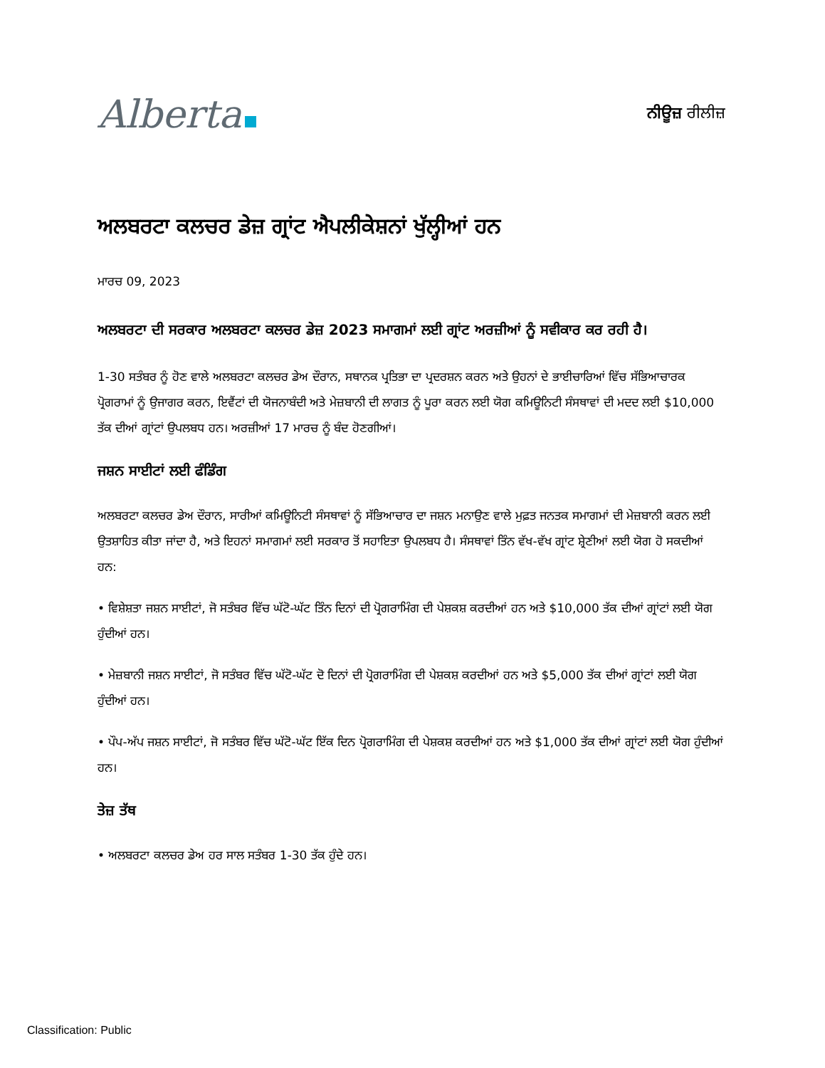Alberta
ਨੀਊਜ਼ ਰੀਲੀਜ਼
ਅਲਬਰਟਾ ਕਲਚਰ ਡੇਜ਼ ਗ੍ਰਾਂਟ ਐਪਲੀਕੇਸ਼ਨਾਂ ਖੁੱਲ੍ਹੀਆਂ ਹਨ
ਮਾਰਚ 09, 2023
ਅਲਬਰਟਾ ਦੀ ਸਰਕਾਰ ਅਲਬਰਟਾ ਕਲਚਰ ਡੇਜ਼ 2023 ਸਮਾਗਮਾਂ ਲਈ ਗ੍ਰਾਂਟ ਅਰਜ਼ੀਆਂ ਨੂੰ ਸਵੀਕਾਰ ਕਰ ਰਹੀ ਹੈ।
1-30 ਸਤੰਬਰ ਨੂੰ ਹੋਣ ਵਾਲੇ ਅਲਬਰਟਾ ਕਲਚਰ ਡੇਅ ਦੌਰਾਨ, ਸਥਾਨਕ ਪ੍ਰਤਿਭਾ ਦਾ ਪ੍ਰਦਰਸ਼ਨ ਕਰਨ ਅਤੇ ਉਹਨਾਂ ਦੇ ਭਾਈਚਾਰਿਆਂ ਵਿੱਚ ਸੱਭਿਆਚਾਰਕ ਪ੍ਰੋਗਰਾਮਾਂ ਨੂੰ ਉਜਾਗਰ ਕਰਨ, ਇਵੈਂਟਾਂ ਦੀ ਯੋਜਨਾਬੰਦੀ ਅਤੇ ਮੇਜ਼ਬਾਨੀ ਦੀ ਲਾਗਤ ਨੂੰ ਪੂਰਾ ਕਰਨ ਲਈ ਯੋਗ ਕਮਿਊਨਿਟੀ ਸੰਸਥਾਵਾਂ ਦੀ ਮਦਦ ਲਈ $10,000 ਤੱਕ ਦੀਆਂ ਗ੍ਰਾਂਟਾਂ ਉਪਲਬਧ ਹਨ। ਅਰਜ਼ੀਆਂ 17 ਮਾਰਚ ਨੂੰ ਬੰਦ ਹੋਣਗੀਆਂ।
ਜਸ਼ਨ ਸਾਈਟਾਂ ਲਈ ਫੰਡਿੰਗ
ਅਲਬਰਟਾ ਕਲਚਰ ਡੇਅ ਦੌਰਾਨ, ਸਾਰੀਆਂ ਕਮਿਊਨਿਟੀ ਸੰਸਥਾਵਾਂ ਨੂੰ ਸੱਭਿਆਚਾਰ ਦਾ ਜਸ਼ਨ ਮਨਾਉਣ ਵਾਲੇ ਮੁਫ਼ਤ ਜਨਤਕ ਸਮਾਗਮਾਂ ਦੀ ਮੇਜ਼ਬਾਨੀ ਕਰਨ ਲਈ ਉਤਸ਼ਾਹਿਤ ਕੀਤਾ ਜਾਂਦਾ ਹੈ, ਅਤੇ ਇਹਨਾਂ ਸਮਾਗਮਾਂ ਲਈ ਸਰਕਾਰ ਤੋਂ ਸਹਾਇਤਾ ਉਪਲਬਧ ਹੈ। ਸੰਸਥਾਵਾਂ ਤਿੰਨ ਵੱਖ-ਵੱਖ ਗ੍ਰਾਂਟ ਸ਼੍ਰੇਣੀਆਂ ਲਈ ਯੋਗ ਹੋ ਸਕਦੀਆਂ ਹਨ:
• ਵਿਸ਼ੇਸ਼ਤਾ ਜਸ਼ਨ ਸਾਈਟਾਂ, ਜੋ ਸਤੰਬਰ ਵਿੱਚ ਘੱਟੋ-ਘੱਟ ਤਿੰਨ ਦਿਨਾਂ ਦੀ ਪ੍ਰੋਗਰਾਮਿੰਗ ਦੀ ਪੇਸ਼ਕਸ਼ ਕਰਦੀਆਂ ਹਨ ਅਤੇ $10,000 ਤੱਕ ਦੀਆਂ ਗ੍ਰਾਂਟਾਂ ਲਈ ਯੋਗ ਹੁੰਦੀਆਂ ਹਨ।
• ਮੇਜ਼ਬਾਨੀ ਜਸ਼ਨ ਸਾਈਟਾਂ, ਜੋ ਸਤੰਬਰ ਵਿੱਚ ਘੱਟੋ-ਘੱਟ ਦੋ ਦਿਨਾਂ ਦੀ ਪ੍ਰੋਗਰਾਮਿੰਗ ਦੀ ਪੇਸ਼ਕਸ਼ ਕਰਦੀਆਂ ਹਨ ਅਤੇ $5,000 ਤੱਕ ਦੀਆਂ ਗ੍ਰਾਂਟਾਂ ਲਈ ਯੋਗ ਹੁੰਦੀਆਂ ਹਨ।
• ਪੌਪ-ਅੱਪ ਜਸ਼ਨ ਸਾਈਟਾਂ, ਜੋ ਸਤੰਬਰ ਵਿੱਚ ਘੱਟੋ-ਘੱਟ ਇੱਕ ਦਿਨ ਪ੍ਰੋਗਰਾਮਿੰਗ ਦੀ ਪੇਸ਼ਕਸ਼ ਕਰਦੀਆਂ ਹਨ ਅਤੇ $1,000 ਤੱਕ ਦੀਆਂ ਗ੍ਰਾਂਟਾਂ ਲਈ ਯੋਗ ਹੁੰਦੀਆਂ ਹਨ।
ਤੇਜ਼ ਤੱਥ
• ਅਲਬਰਟਾ ਕਲਚਰ ਡੇਅ ਹਰ ਸਾਲ ਸਤੰਬਰ 1-30 ਤੱਕ ਹੁੰਦੇ ਹਨ।
Classification: Public